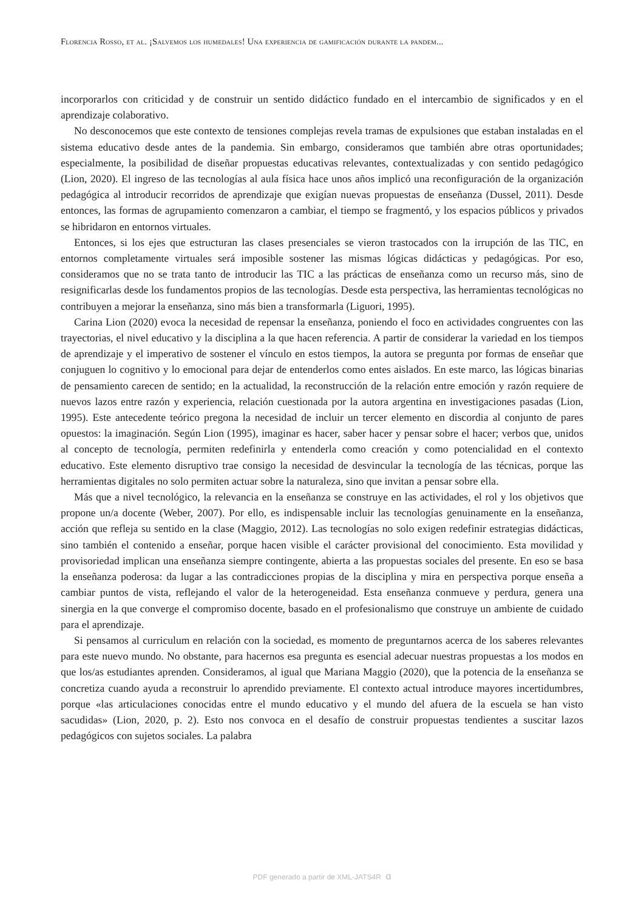Florencia Rosso, et al. ¡Salvemos los humedales! Una experiencia de gamificación durante la pandem...
incorporarlos con criticidad y de construir un sentido didáctico fundado en el intercambio de significados y en el aprendizaje colaborativo.
No desconocemos que este contexto de tensiones complejas revela tramas de expulsiones que estaban instaladas en el sistema educativo desde antes de la pandemia. Sin embargo, consideramos que también abre otras oportunidades; especialmente, la posibilidad de diseñar propuestas educativas relevantes, contextualizadas y con sentido pedagógico (Lion, 2020). El ingreso de las tecnologías al aula física hace unos años implicó una reconfiguración de la organización pedagógica al introducir recorridos de aprendizaje que exigían nuevas propuestas de enseñanza (Dussel, 2011). Desde entonces, las formas de agrupamiento comenzaron a cambiar, el tiempo se fragmentó, y los espacios públicos y privados se hibridaron en entornos virtuales.
Entonces, si los ejes que estructuran las clases presenciales se vieron trastocados con la irrupción de las TIC, en entornos completamente virtuales será imposible sostener las mismas lógicas didácticas y pedagógicas. Por eso, consideramos que no se trata tanto de introducir las TIC a las prácticas de enseñanza como un recurso más, sino de resignificarlas desde los fundamentos propios de las tecnologías. Desde esta perspectiva, las herramientas tecnológicas no contribuyen a mejorar la enseñanza, sino más bien a transformarla (Liguori, 1995).
Carina Lion (2020) evoca la necesidad de repensar la enseñanza, poniendo el foco en actividades congruentes con las trayectorias, el nivel educativo y la disciplina a la que hacen referencia. A partir de considerar la variedad en los tiempos de aprendizaje y el imperativo de sostener el vínculo en estos tiempos, la autora se pregunta por formas de enseñar que conjuguen lo cognitivo y lo emocional para dejar de entenderlos como entes aislados. En este marco, las lógicas binarias de pensamiento carecen de sentido; en la actualidad, la reconstrucción de la relación entre emoción y razón requiere de nuevos lazos entre razón y experiencia, relación cuestionada por la autora argentina en investigaciones pasadas (Lion, 1995). Este antecedente teórico pregona la necesidad de incluir un tercer elemento en discordia al conjunto de pares opuestos: la imaginación. Según Lion (1995), imaginar es hacer, saber hacer y pensar sobre el hacer; verbos que, unidos al concepto de tecnología, permiten redefinirla y entenderla como creación y como potencialidad en el contexto educativo. Este elemento disruptivo trae consigo la necesidad de desvincular la tecnología de las técnicas, porque las herramientas digitales no solo permiten actuar sobre la naturaleza, sino que invitan a pensar sobre ella.
Más que a nivel tecnológico, la relevancia en la enseñanza se construye en las actividades, el rol y los objetivos que propone un/a docente (Weber, 2007). Por ello, es indispensable incluir las tecnologías genuinamente en la enseñanza, acción que refleja su sentido en la clase (Maggio, 2012). Las tecnologías no solo exigen redefinir estrategias didácticas, sino también el contenido a enseñar, porque hacen visible el carácter provisional del conocimiento. Esta movilidad y provisoriedad implican una enseñanza siempre contingente, abierta a las propuestas sociales del presente. En eso se basa la enseñanza poderosa: da lugar a las contradicciones propias de la disciplina y mira en perspectiva porque enseña a cambiar puntos de vista, reflejando el valor de la heterogeneidad. Esta enseñanza conmueve y perdura, genera una sinergia en la que converge el compromiso docente, basado en el profesionalismo que construye un ambiente de cuidado para el aprendizaje.
Si pensamos al curriculum en relación con la sociedad, es momento de preguntarnos acerca de los saberes relevantes para este nuevo mundo. No obstante, para hacernos esa pregunta es esencial adecuar nuestras propuestas a los modos en que los/as estudiantes aprenden. Consideramos, al igual que Mariana Maggio (2020), que la potencia de la enseñanza se concretiza cuando ayuda a reconstruir lo aprendido previamente. El contexto actual introduce mayores incertidumbres, porque «las articulaciones conocidas entre el mundo educativo y el mundo del afuera de la escuela se han visto sacudidas» (Lion, 2020, p. 2). Esto nos convoca en el desafío de construir propuestas tendientes a suscitar lazos pedagógicos con sujetos sociales. La palabra
PDF generado a partir de XML-JATS4R  ɑ